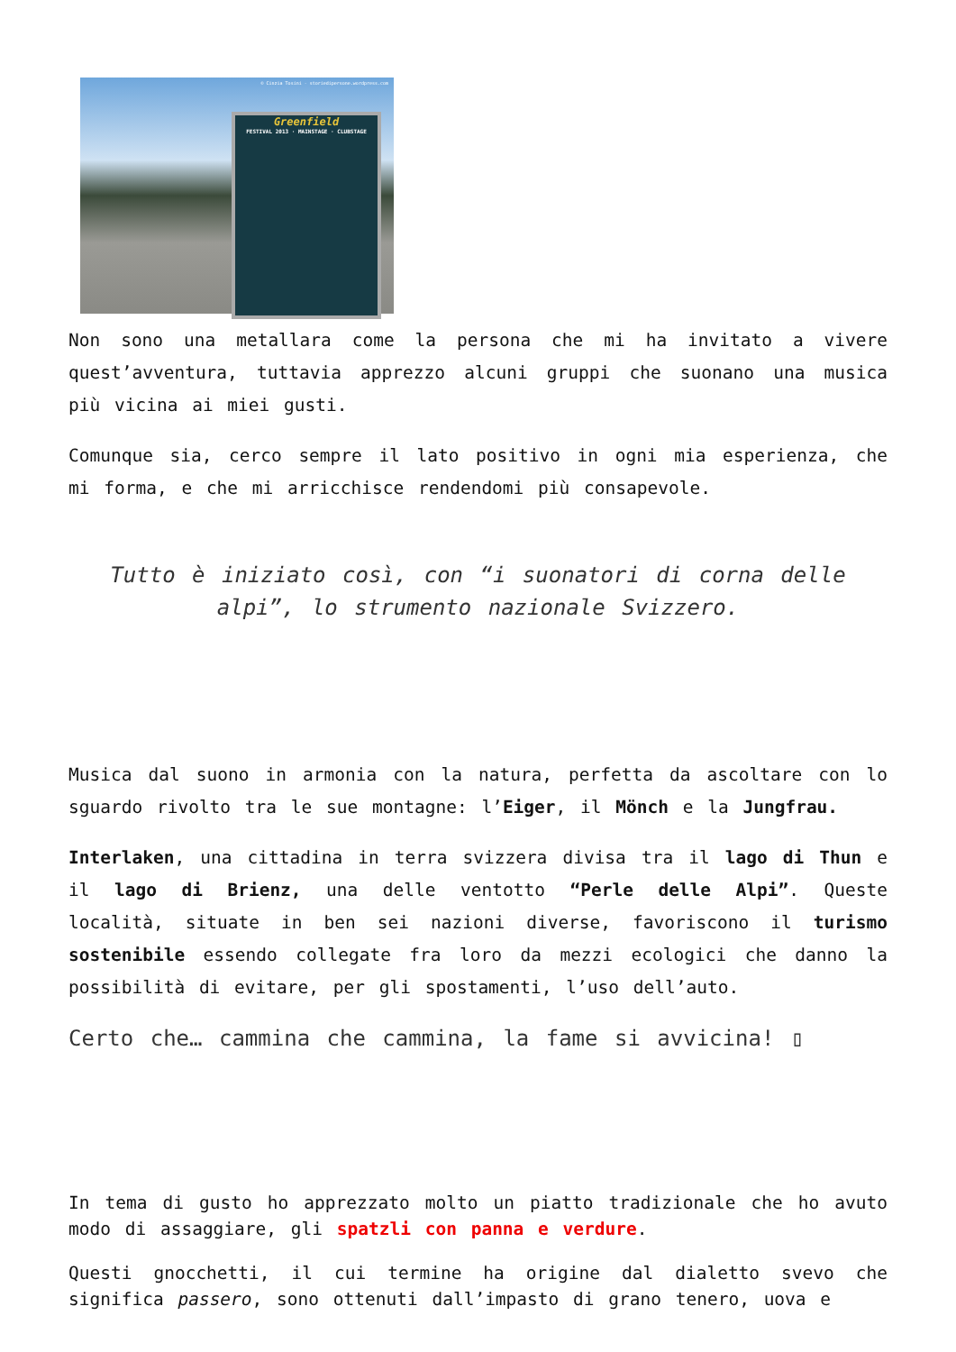© Cinzia Tosini - storiedipersone.wordpress.com
Greenfield
FESTIVAL 2013 · MAINSTAGE · CLUBSTAGE
Non sono una metallara come la persona che mi ha invitato a vivere quest’avventura, tuttavia apprezzo alcuni gruppi che suonano una musica più vicina ai miei gusti.
Comunque sia, cerco sempre il lato positivo in ogni mia esperienza, che mi forma, e che mi arricchisce rendendomi più consapevole.
Tutto è iniziato così, con “i suonatori di corna delle alpi”, lo strumento nazionale Svizzero.
Musica dal suono in armonia con la natura, perfetta da ascoltare con lo sguardo rivolto tra le sue montagne: l’Eiger, il Mönch e la Jungfrau.
Interlaken, una cittadina in terra svizzera divisa tra il lago di Thun e il lago di Brienz, una delle ventotto “Perle delle Alpi”. Queste località, situate in ben sei nazioni diverse, favoriscono il turismo sostenibile essendo collegate fra loro da mezzi ecologici che danno la possibilità di evitare, per gli spostamenti, l’uso dell’auto.
Certo che… cammina che cammina, la fame si avvicina! ▯
In tema di gusto ho apprezzato molto un piatto tradizionale che ho avuto modo di assaggiare, gli spatzli con panna e verdure.
Questi gnocchetti, il cui termine ha origine dal dialetto svevo che significa passero, sono ottenuti dall’impasto di grano tenero, uova e